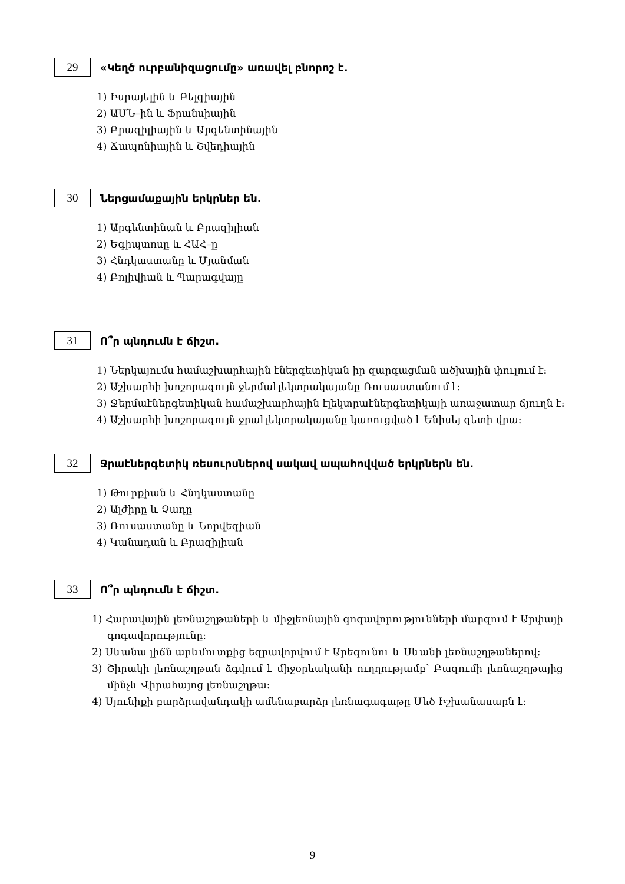29
«Կեղծ ուրբանիզացումը» առավել բնորոշ է.
1) Իսրայելին և Բելգիային
2) ԱՄՆ–ին և Ֆրանսիային
3) Բրազիլիային և Արգենտինային
4) Ճապոնիային և Շվեդիային
30
Ներցամաքային երկրներ են.
1) Արգենտինան և Բրազիլիան
2) Եգիպտոսը և ՀԱՀ–ը
3) Հնդկաստանը և Մյանման
4) Բոլիվիան և Պարագվայը
31
Ո՞ր պնդումն է ճիշտ.
1) Ներկայումս համաշխարհային էներգետիկան իր զարգացման ածխային փուլում է:
2) Աշխարհի խոշորագույն ջերմաէլեկտրակայանը Ռուսաստանում է:
3) Ջերմաէներգետիկան համաշխարհային էլեկտրաէներգետիկայի առաջատար ճյուղն է:
4) Աշխարհի խոշորագույն ջրաէլեկտրակայանը կառուցված է Ենիսեյ գետի վրա:
32
Ջրաէներգետիկ ռեսուրսներով սակավ ապահովված երկրներն են.
1) Թուրքիան և Հնդկաստանը
2) Ալժիրը և Չադը
3) Ռուսաստանը և Նորվեգիան
4) Կանադան և Բրազիլիան
33
Ո՞ր պնդումն է ճիշտ.
1) Հարավային լեռնաշղթաների և միջլեռնային գոգավորությունների մարզում է Արփայի գոգավորությունը:
2) Սևանա լիճն արևմուտքից եզրավորվում է Արեգունու և Սևանի լեռնաշղթաներով:
3) Շիրակի լեռնաշղթան ձգվում է միջօրեականի ուղղությամբ՝ Բազումի լեռնաշղթայից մինչև Վիրահայոց լեռնաշղթա:
4) Սյունիքի բարձրավանդակի ամենաբարձր լեռնագագաթը Մեծ Իշխանասարն է:
9